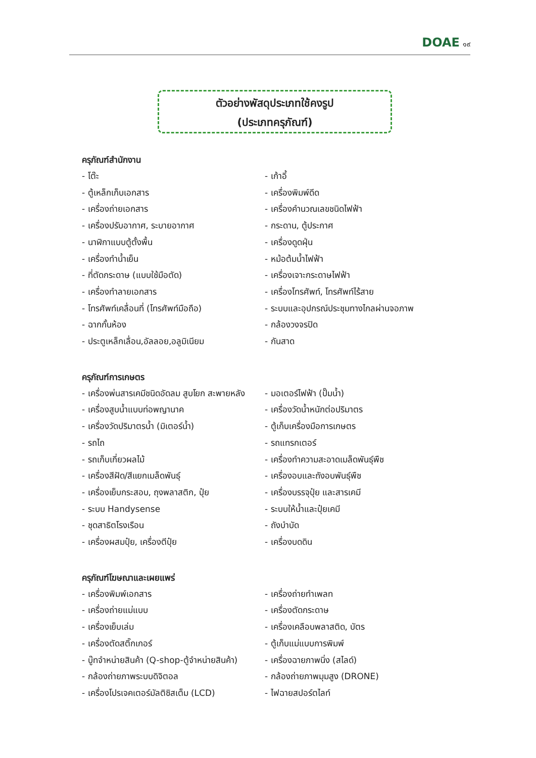DOAE ๑๙
ตัวอย่างพัสดุประเภทใช้คงรูป
(ประเภทครุภัณฑ์)
ครุภัณฑ์สำนักงาน
- โต๊ะ
- เก้าอี้
- ตู้เหล็กเก็บเอกสาร
- เครื่องพิมพ์ดีด
- เครื่องถ่ายเอกสาร
- เครื่องคำนวณเลขชนิดไฟฟ้า
- เครื่องปรับอากาศ, ระบายอากาศ
- กระดาน, ตู้ประกาศ
- นาฬิกาแบบตู้ตั้งพื้น
- เครื่องดูดฝุ่น
- เครื่องทำน้ำเย็น
- หม้อต้มน้ำไฟฟ้า
- ที่ตัดกระดาษ (แบบใช้มือตัด)
- เครื่องเจาะกระดาษไฟฟ้า
- เครื่องทำลายเอกสาร
- เครื่องโทรศัพท์, โทรศัพท์ไร้สาย
- โทรศัพท์เคลื่อนที่ (โทรศัพท์มือถือ)
- ระบบและอุปกรณ์ประชุมทางไกลผ่านจอภาพ
- ฉากกั้นห้อง
- กล้องวงจรปิด
- ประตูเหล็กเลื่อน,อัลลอย,อลูมิเนียม
- กันสาด
ครุภัณฑ์การเกษตร
- เครื่องพ่นสารเคมีชนิดอัดลม สูบโยก สะพายหลัง
- มอเตอร์ไฟฟ้า (ปั๊มน้ำ)
- เครื่องสูบน้ำแบบท่อพญานาค
- เครื่องวัดน้ำหนักต่อปริมาตร
- เครื่องวัดปริมาตรน้ำ (มิเตอร์น้ำ)
- ตู้เก็บเครื่องมือการเกษตร
- รถไถ
- รถแทรกเตอร์
- รถเก็บเกี่ยวผลไม้
- เครื่องทำความสะอาดเมล็ดพันธุ์พืช
- เครื่องสีฝัด/สีแยกเมล็ดพันธุ์
- เครื่องอบและถังอบพันธุ์พืช
- เครื่องเย็บกระสอบ, ถุงพลาสติก, ปุ๋ย
- เครื่องบรรจุปุ๋ย และสารเคมี
- ระบบ Handysense
- ระบบให้น้ำและปุ๋ยเคมี
- ชุดสาธิตโรงเรือน
- ถังบำบัด
- เครื่องผสมปุ๋ย, เครื่องตีปุ๋ย
- เครื่องบดดิน
ครุภัณฑ์โฆษณาและเผยแพร่
- เครื่องพิมพ์เอกสาร
- เครื่องถ่ายทำเพลท
- เครื่องถ่ายแม่แบบ
- เครื่องตัดกระดาษ
- เครื่องเย็บเล่ม
- เครื่องเคลือบพลาสติด, บัตร
- เครื่องตัดสติ๊กเกอร์
- ตู้เก็บแม่แบบการพิมพ์
- บู๊ทจำหน่ายสินค้า (Q-shop-ตู้จำหน่ายสินค้า)
- เครื่องฉายภาพนิ่ง (สไลด์)
- กล้องถ่ายภาพระบบดิจิตอล
- กล้องถ่ายภาพมุมสูง (DRONE)
- เครื่องโปรเจคเตอร์มัลติซิสเต็ม (LCD)
- ไฟฉายสปอร์ตไลท์